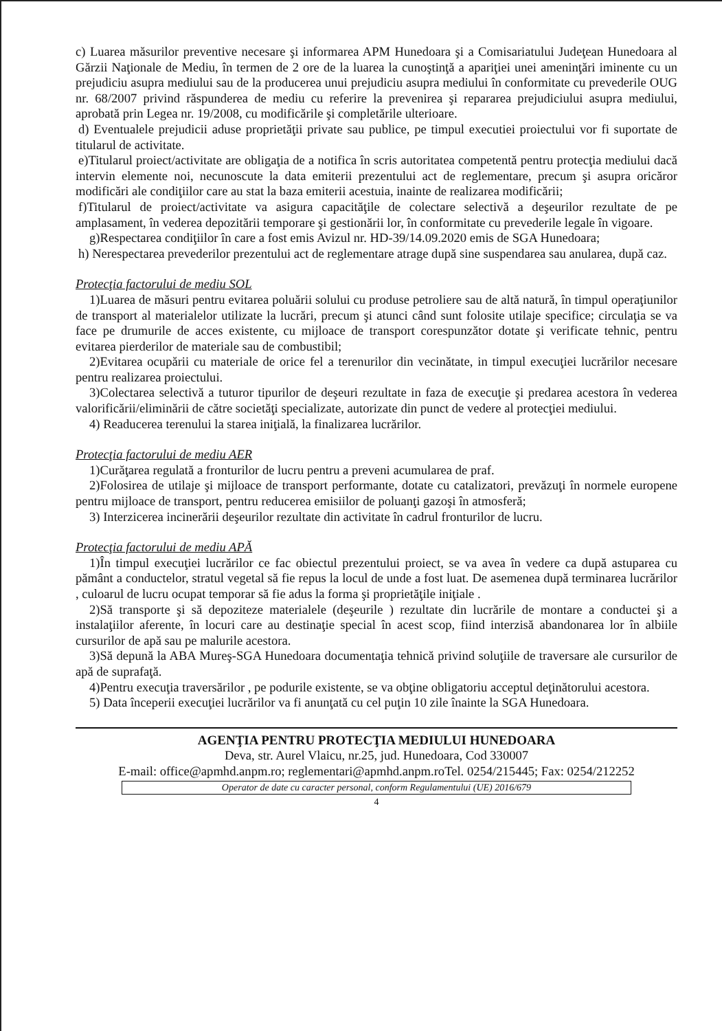c) Luarea măsurilor preventive necesare şi informarea APM Hunedoara şi a Comisariatului Judeţean Hunedoara al Gărzii Naţionale de Mediu, în termen de 2 ore de la luarea la cunoştinţă a apariţiei unei ameninţări iminente cu un prejudiciu asupra mediului sau de la producerea unui prejudiciu asupra mediului în conformitate cu prevederile OUG nr. 68/2007 privind răspunderea de mediu cu referire la prevenirea şi repararea prejudiciului asupra mediului, aprobată prin Legea nr. 19/2008, cu modificările şi completările ulterioare.
d) Eventualele prejudicii aduse proprietăţii private sau publice, pe timpul executiei proiectului vor fi suportate de titularul de activitate.
e)Titularul proiect/activitate are obligaţia de a notifica în scris autoritatea competentă pentru protecţia mediului dacă intervin elemente noi, necunoscute la data emiterii prezentului act de reglementare, precum şi asupra oricăror modificări ale condiţiilor care au stat la baza emiterii acestuia, inainte de realizarea modificării;
f)Titularul de proiect/activitate va asigura capacităţile de colectare selectivă a deşeurilor rezultate de pe amplasament, în vederea depozitării temporare şi gestionării lor, în conformitate cu prevederile legale în vigoare.
g)Respectarea condiţiilor în care a fost emis Avizul nr. HD-39/14.09.2020 emis de SGA Hunedoara;
h) Nerespectarea prevederilor prezentului act de reglementare atrage după sine suspendarea sau anularea, după caz.
Protecţia factorului de mediu SOL
1)Luarea de măsuri pentru evitarea poluării solului cu produse petroliere sau de altă natură, în timpul operaţiunilor de transport al materialelor utilizate la lucrări, precum şi atunci când sunt folosite utilaje specifice; circulaţia se va face pe drumurile de acces existente, cu mijloace de transport corespunzător dotate şi verificate tehnic, pentru evitarea pierderilor de materiale sau de combustibil;
2)Evitarea ocupării cu materiale de orice fel a terenurilor din vecinătate, in timpul execuţiei lucrărilor necesare pentru realizarea proiectului.
3)Colectarea selectivă a tuturor tipurilor de deşeuri rezultate in faza de execuţie şi predarea acestora în vederea valorificării/eliminării de către societăţi specializate, autorizate din punct de vedere al protecţiei mediului.
4) Readucerea terenului la starea iniţială, la finalizarea lucrărilor.
Protecţia factorului de mediu AER
1)Curăţarea regulată a fronturilor de lucru pentru a preveni acumularea de praf.
2)Folosirea de utilaje şi mijloace de transport performante, dotate cu catalizatori, prevăzuţi în normele europene pentru mijloace de transport, pentru reducerea emisiilor de poluanţi gazoşi în atmosferă;
3) Interzicerea incinerării deşeurilor rezultate din activitate în cadrul fronturilor de lucru.
Protecţia factorului de mediu APĂ
1)În timpul execuţiei lucrărilor ce fac obiectul prezentului proiect, se va avea în vedere ca după astuparea cu pământ a conductelor, stratul vegetal să fie repus la locul de unde a fost luat. De asemenea după terminarea lucrărilor , culoarul de lucru ocupat temporar să fie adus la forma şi proprietăţile iniţiale .
2)Să transporte şi să depoziteze materialele (deşeurile ) rezultate din lucrările de montare a conductei şi a instalaţiilor aferente, în locuri care au destinaţie special în acest scop, fiind interzisă abandonarea lor în albiile cursurilor de apă sau pe malurile acestora.
3)Să depună la ABA Mureş-SGA Hunedoara documentaţia tehnică privind soluţiile de traversare ale cursurilor de apă de suprafaţă.
4)Pentru execuţia traversărilor , pe podurile existente, se va obţine obligatoriu acceptul deţinătorului acestora.
5) Data începerii execuţiei lucrărilor va fi anunţată cu cel puţin 10 zile înainte la SGA Hunedoara.
AGENŢIA PENTRU PROTECŢIA MEDIULUI HUNEDOARA
Deva, str. Aurel Vlaicu, nr.25, jud. Hunedoara, Cod 330007
E-mail: office@apmhd.anpm.ro; reglementari@apmhd.anpm.roTel. 0254/215445; Fax: 0254/212252
Operator de date cu caracter personal, conform Regulamentului (UE) 2016/679
4